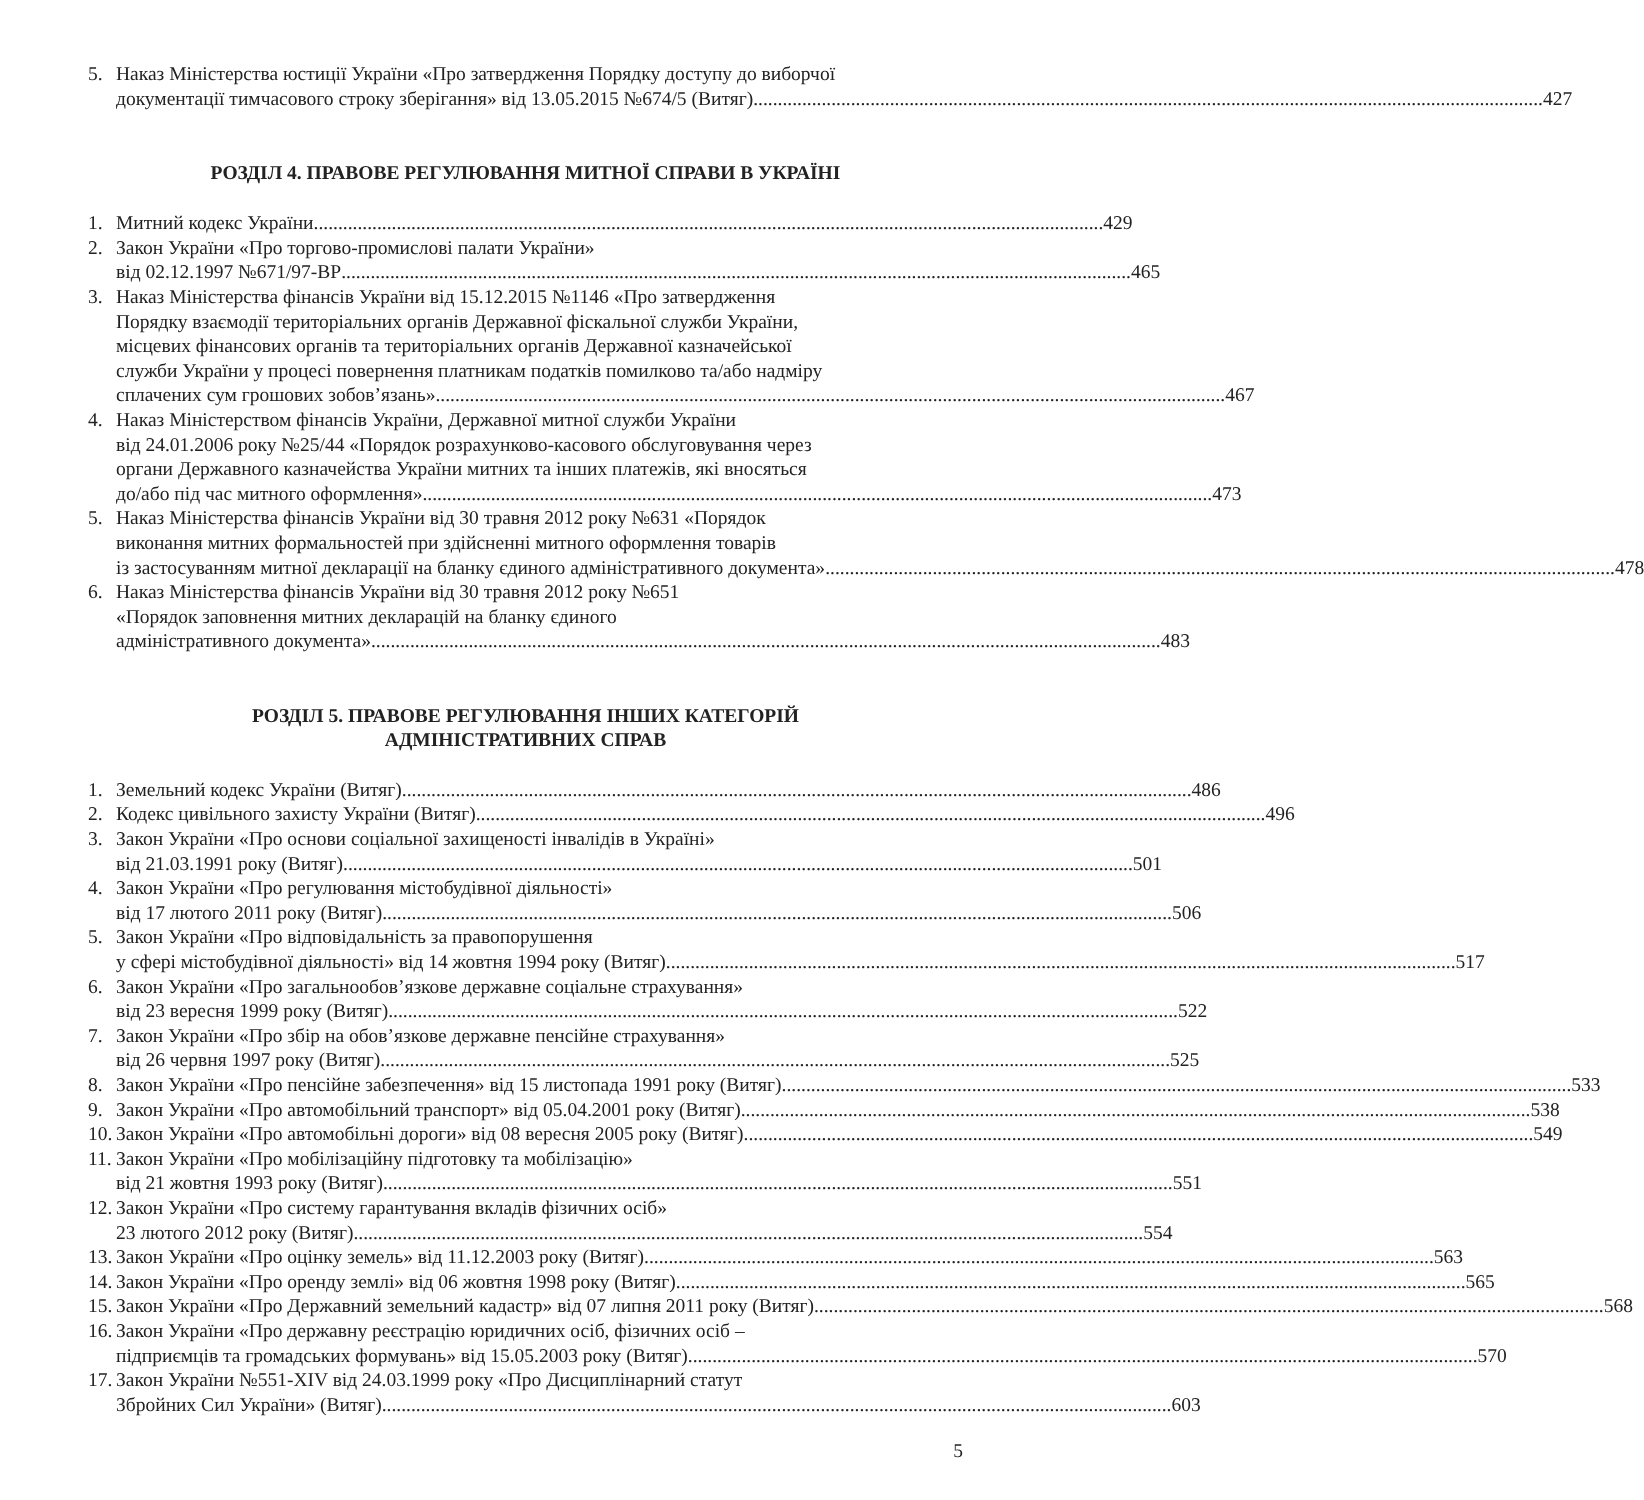5. Наказ Міністерства юстиції України «Про затвердження Порядку доступу до виборчої
документації тимчасового строку зберігання» від 13.05.2015 №674/5 (Витяг) 427
РОЗДІЛ 4. ПРАВОВЕ РЕГУЛЮВАННЯ МИТНОЇ СПРАВИ В УКРАЇНІ
1. Митний кодекс України 429
2. Закон України «Про торгово-промислові палати України»
від 02.12.1997 №671/97-ВР 465
3. Наказ Міністерства фінансів України від 15.12.2015 №1146 «Про затвердження
Порядку взаємодії територіальних органів Державної фіскальної служби України,
місцевих фінансових органів та територіальних органів Державної казначейської
служби України у процесі повернення платникам податків помилково та/або надміру
сплачених сум грошових зобов’язань» 467
4. Наказ Міністерством фінансів України, Державної митної служби України
від 24.01.2006 року №25/44 «Порядок розрахунково-касового обслуговування через
органи Державного казначейства України митних та інших платежів, які вносяться
до/або під час митного оформлення» 473
5. Наказ Міністерства фінансів України від 30 травня 2012 року №631 «Порядок
виконання митних формальностей при здійсненні митного оформлення товарів
із застосуванням митної декларації на бланку єдиного адміністративного документа» 478
6. Наказ Міністерства фінансів України від 30 травня 2012 року №651
«Порядок заповнення митних декларацій на бланку єдиного
адміністративного документа» 483
РОЗДІЛ 5. ПРАВОВЕ РЕГУЛЮВАННЯ ІНШИХ КАТЕГОРІЙ
АДМІНІСТРАТИВНИХ СПРАВ
1. Земельний кодекс України (Витяг) 486
2. Кодекс цивільного захисту України (Витяг) 496
3. Закон України «Про основи соціальної захищеності інвалідів в Україні»
від 21.03.1991 року (Витяг) 501
4. Закон України «Про регулювання містобудівної діяльності»
від 17 лютого 2011 року (Витяг) 506
5. Закон України «Про відповідальність за правопорушення
у сфері містобудівної діяльності» від 14 жовтня 1994 року (Витяг) 517
6. Закон України «Про загальнообов’язкове державне соціальне страхування»
від 23 вересня 1999 року (Витяг) 522
7. Закон України «Про збір на обов’язкове державне пенсійне страхування»
від 26 червня 1997 року (Витяг) 525
8. Закон України «Про пенсійне забезпечення» від 15 листопада 1991 року (Витяг) 533
9. Закон України «Про автомобільний транспорт» від 05.04.2001 року (Витяг) 538
10.
Закон України «Про автомобільні дороги» від 08 вересня 2005 року (Витяг) 549
11.
Закон України «Про мобілізаційну підготовку та мобілізацію»
від 21 жовтня 1993 року (Витяг) 551
12.
Закон України «Про систему гарантування вкладів фізичних осіб»
23 лютого 2012 року (Витяг) 554
13.
Закон України «Про оцінку земель» від 11.12.2003 року (Витяг) 563
14.
Закон України «Про оренду землі» від 06 жовтня 1998 року (Витяг) 565
15.
Закон України «Про Державний земельний кадастр» від 07 липня 2011 року (Витяг) 568
16.
Закон України «Про державну реєстрацію юридичних осіб, фізичних осіб –
підприємців та громадських формувань» від 15.05.2003 року (Витяг) 570
17.
Закон України №551-XIV від 24.03.1999 року «Про Дисциплінарний статут
Збройних Сил України» (Витяг) 603
5